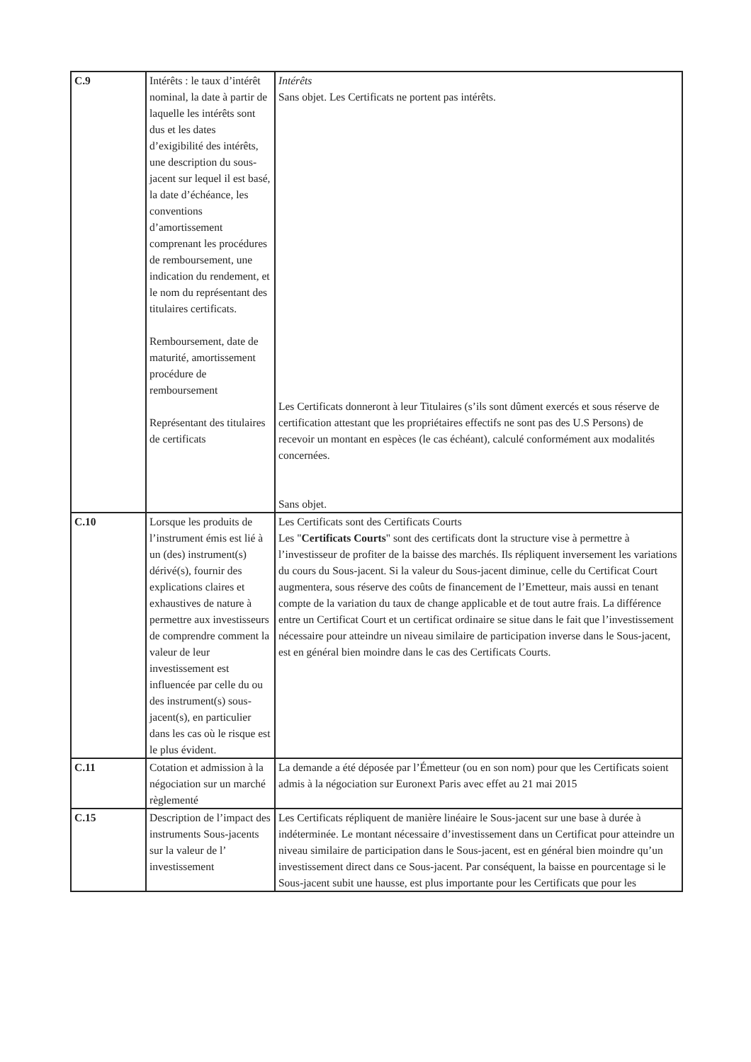| C.9 | Intérêts : le taux d’intérêt nominal, la date à partir de laquelle les intérêts sont dus et les dates d’exigibilité des intérêts, une description du sous-jacent sur lequel il est basé, la date d’échéance, les conventions d’amortissement comprenant les procédures de remboursement, une indication du rendement, et le nom du représentant des titulaires certificats. Remboursement, date de maturité, amortissement procédure de remboursement Représentant des titulaires de certificats | Intérêts Sans objet. Les Certificats ne portent pas intérêts. Les Certificats donneront à leur Titulaires (s’ils sont dûment exercés et sous réserve de certification attestant que les propriétaires effectifs ne sont pas des U.S Persons) de recevoir un montant en espèces (le cas échéant), calculé conformément aux modalités concernées. Sans objet. |
| C.10 | Lorsque les produits de l’instrument émis est lié à un (des) instrument(s) dérivé(s), fournir des explications claires et exhaustives de nature à permettre aux investisseurs de comprendre comment la valeur de leur investissement est influencée par celle du ou des instrument(s) sous-jacent(s), en particulier dans les cas où le risque est le plus évident. | Les Certificats sont des Certificats Courts Les " Certificats Courts " sont des certificats dont la structure vise à permettre à l’investisseur de profiter de la baisse des marchés. Ils répliquent inversement les variations du cours du Sous-jacent. Si la valeur du Sous-jacent diminue, celle du Certificat Court augmentera, sous réserve des coûts de financement de l’Emetteur, mais aussi en tenant compte de la variation du taux de change applicable et de tout autre frais. La différence entre un Certificat Court et un certificat ordinaire se situe dans le fait que l’investissement nécessaire pour atteindre un niveau similaire de participation inverse dans le Sous-jacent, est en général bien moindre dans le cas des Certificats Courts. |
| C.11 | Cotation et admission à la négociation sur un marché règlementé | La demande a été déposée par l’Émetteur (ou en son nom) pour que les Certificats soient admis à la négociation sur Euronext Paris avec effet au 21 mai 2015 |
| C.15 | Description de l’impact des instruments Sous-jacents sur la valeur de l’ investissement | Les Certificats répliquent de manière linéaire le Sous-jacent sur une base à durée à indéterminée. Le montant nécessaire d’investissement dans un Certificat pour atteindre un niveau similaire de participation dans le Sous-jacent, est en général bien moindre qu’un investissement direct dans ce Sous-jacent. Par conséquent, la baisse en pourcentage si le Sous-jacent subit une hausse, est plus importante pour les Certificats que pour les |